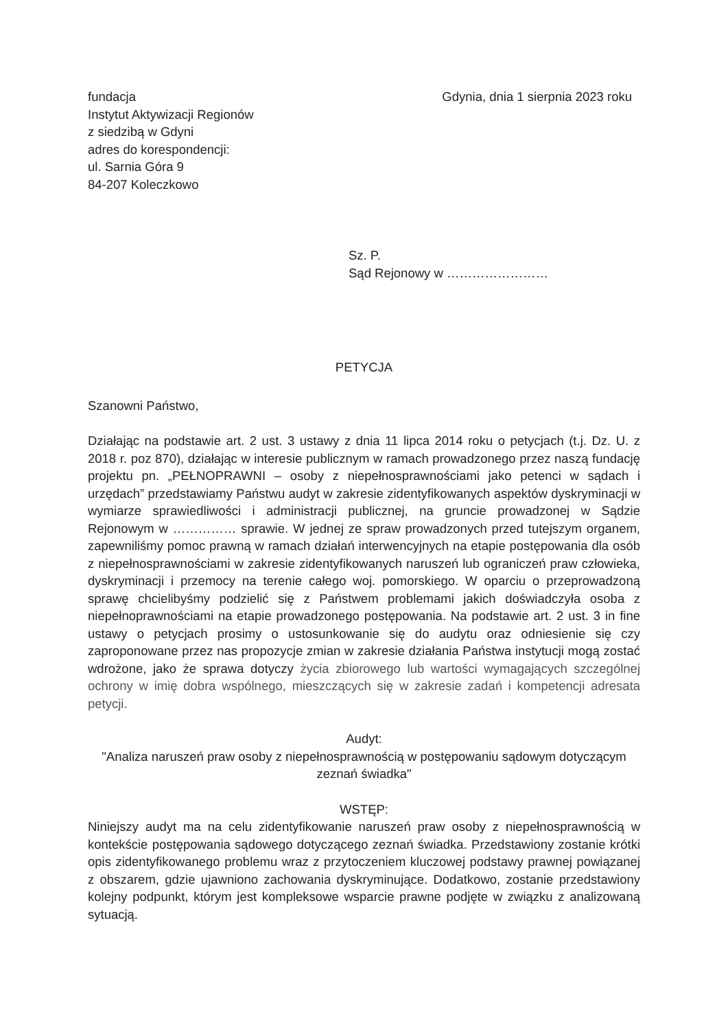fundacja
Instytut Aktywizacji Regionów
z siedzibą w Gdyni
adres do korespondencji:
ul. Sarnia Góra 9
84-207 Koleczkowo
Gdynia, dnia 1 sierpnia 2023 roku
Sz. P.
Sąd Rejonowy w ……………………
PETYCJA
Szanowni Państwo,
Działając na podstawie art. 2 ust. 3 ustawy z dnia 11 lipca 2014 roku o petycjach (t.j. Dz. U. z 2018 r. poz 870), działając w interesie publicznym w ramach prowadzonego przez naszą fundację projektu pn. „PEŁNOPRAWNI – osoby z niepełnosprawnościami jako petenci w sądach i urzędach” przedstawiamy Państwu audyt w zakresie zidentyfikowanych aspektów dyskryminacji w wymiarze sprawiedliwości i administracji publicznej, na gruncie prowadzonej w Sądzie Rejonowym w …………… sprawie. W jednej ze spraw prowadzonych przed tutejszym organem, zapewniliśmy pomoc prawną w ramach działań interwencyjnych na etapie postępowania dla osób z niepełnosprawnościami w zakresie zidentyfikowanych naruszeń lub ograniczeń praw człowieka, dyskryminacji i przemocy na terenie całego woj. pomorskiego. W oparciu o przeprowadzoną sprawę chcielibyśmy podzielić się z Państwem problemami jakich doświadczyła osoba z niepełnoprawnościami na etapie prowadzonego postępowania. Na podstawie art. 2 ust. 3 in fine ustawy o petycjach prosimy o ustosunkowanie się do audytu oraz odniesienie się czy zaproponowane przez nas propozycje zmian w zakresie działania Państwa instytucji mogą zostać wdrożone, jako że sprawa dotyczy życia zbiorowego lub wartości wymagających szczególnej ochrony w imię dobra wspólnego, mieszczących się w zakresie zadań i kompetencji adresata petycji.
Audyt:
"Analiza naruszeń praw osoby z niepełnosprawnością w postępowaniu sądowym dotyczącym zeznań świadka"
WSTĘP:
Niniejszy audyt ma na celu zidentyfikowanie naruszeń praw osoby z niepełnosprawnością w kontekście postępowania sądowego dotyczącego zeznań świadka. Przedstawiony zostanie krótki opis zidentyfikowanego problemu wraz z przytoczeniem kluczowej podstawy prawnej powiązanej z obszarem, gdzie ujawniono zachowania dyskryminujące. Dodatkowo, zostanie przedstawiony kolejny podpunkt, którym jest kompleksowe wsparcie prawne podjęte w związku z analizowaną sytuacją.